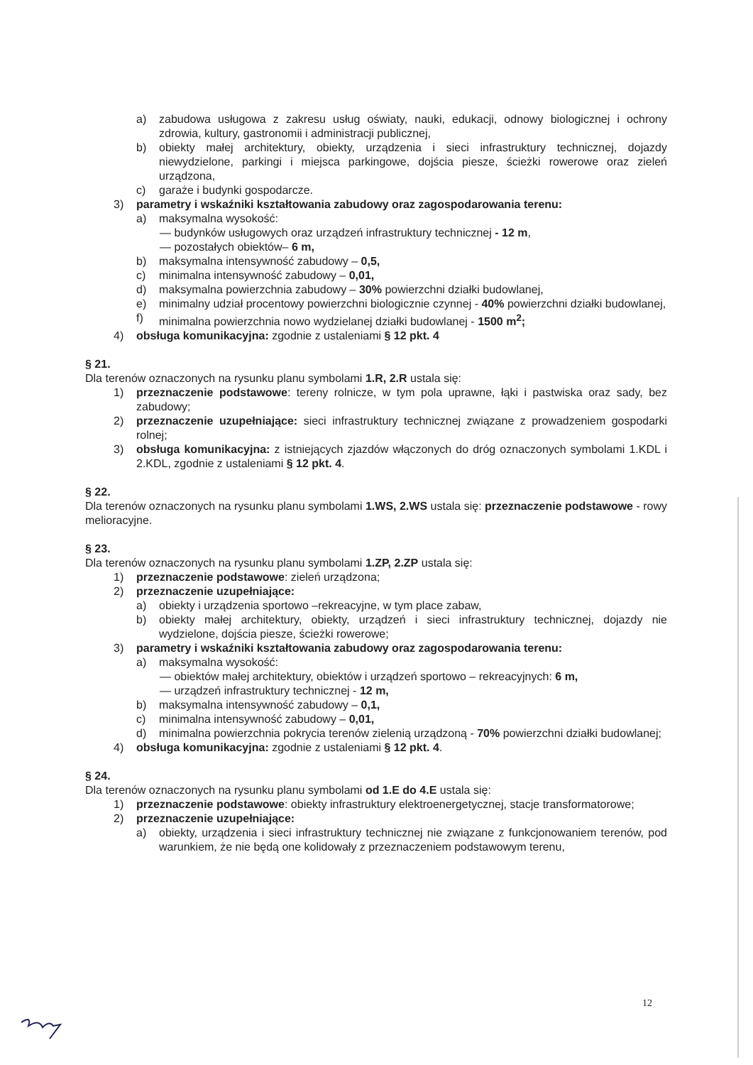a) zabudowa usługowa z zakresu usług oświaty, nauki, edukacji, odnowy biologicznej i ochrony zdrowia, kultury, gastronomii i administracji publicznej,
b) obiekty małej architektury, obiekty, urządzenia i sieci infrastruktury technicznej, dojazdy niewydzielone, parkingi i miejsca parkingowe, dojścia piesze, ścieżki rowerowe oraz zieleń urządzona,
c) garaże i budynki gospodarcze.
3) parametry i wskaźniki kształtowania zabudowy oraz zagospodarowania terenu:
a) maksymalna wysokość:
— budynków usługowych oraz urządzeń infrastruktury technicznej - 12 m,
— pozostałych obiektów– 6 m,
b) maksymalna intensywność zabudowy – 0,5,
c) minimalna intensywność zabudowy – 0,01,
d) maksymalna powierzchnia zabudowy – 30% powierzchni działki budowlanej,
e) minimalny udział procentowy powierzchni biologicznie czynnej - 40% powierzchni działki budowlanej,
f) minimalna powierzchnia nowo wydzielanej działki budowlanej - 1500 m<sup>2</sup>;
4) obsługa komunikacyjna: zgodnie z ustaleniami § 12 pkt. 4
§ 21.
Dla terenów oznaczonych na rysunku planu symbolami 1.R, 2.R ustala się:
1) przeznaczenie podstawowe: tereny rolnicze, w tym pola uprawne, łąki i pastwiska oraz sady, bez zabudowy;
2) przeznaczenie uzupełniające: sieci infrastruktury technicznej związane z prowadzeniem gospodarki rolnej;
3) obsługa komunikacyjna: z istniejących zjazdów włączonych do dróg oznaczonych symbolami 1.KDL i 2.KDL, zgodnie z ustaleniami § 12 pkt. 4.
§ 22.
Dla terenów oznaczonych na rysunku planu symbolami 1.WS, 2.WS ustala się: przeznaczenie podstawowe - rowy melioracyjne.
§ 23.
Dla terenów oznaczonych na rysunku planu symbolami 1.ZP, 2.ZP ustala się:
1) przeznaczenie podstawowe: zieleń urządzona;
2) przeznaczenie uzupełniające:
a) obiekty i urządzenia sportowo –rekreacyjne, w tym place zabaw,
b) obiekty małej architektury, obiekty, urządzeń i sieci infrastruktury technicznej, dojazdy nie wydzielone, dojścia piesze, ścieżki rowerowe;
3) parametry i wskaźniki kształtowania zabudowy oraz zagospodarowania terenu:
a) maksymalna wysokość:
— obiektów małej architektury, obiektów i urządzeń sportowo – rekreacyjnych: 6 m,
— urządzeń infrastruktury technicznej - 12 m,
b) maksymalna intensywność zabudowy – 0,1,
c) minimalna intensywność zabudowy – 0,01,
d) minimalna powierzchnia pokrycia terenów zielenią urządzoną - 70% powierzchni działki budowlanej;
4) obsługa komunikacyjna: zgodnie z ustaleniami § 12 pkt. 4.
§ 24.
Dla terenów oznaczonych na rysunku planu symbolami od 1.E do 4.E ustala się:
1) przeznaczenie podstawowe: obiekty infrastruktury elektroenergetycznej, stacje transformatorowe;
2) przeznaczenie uzupełniające:
a) obiekty, urządzenia i sieci infrastruktury technicznej nie związane z funkcjonowaniem terenów, pod warunkiem, że nie będą one kolidowały z przeznaczeniem podstawowym terenu,
12